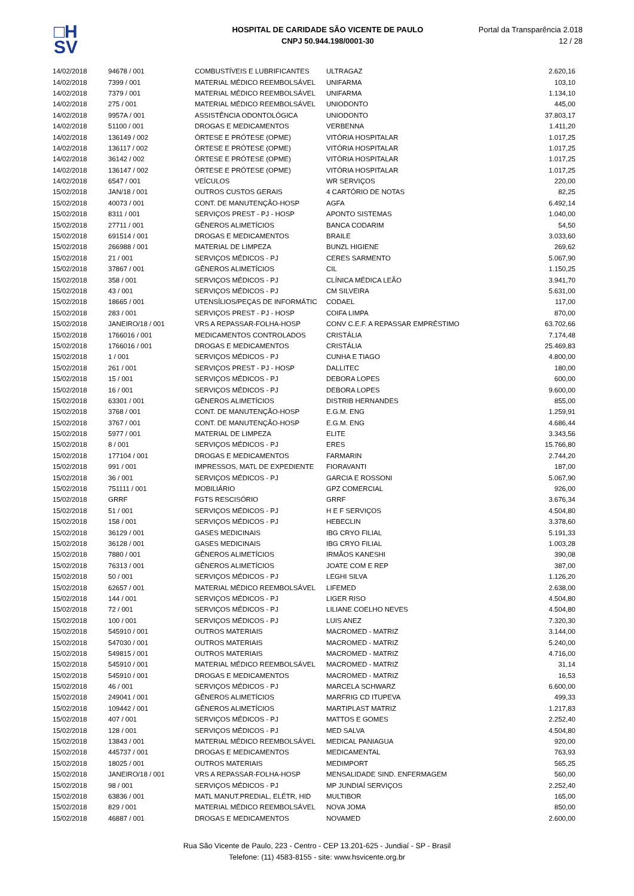□H
SV
HOSPITAL DE CARIDADE SÃO VICENTE DE PAULO
CNPJ 50.944.198/0001-30
Portal da Transparência 2.018
12 / 28
| 14/02/2018 | 94678 / 001 | COMBUSTÍVEIS E LUBRIFICANTES | ULTRAGAZ | 2.620,16 |
| 14/02/2018 | 7399 / 001 | MATERIAL MÉDICO REEMBOLSÁVEL | UNIFARMA | 103,10 |
| 14/02/2018 | 7379 / 001 | MATERIAL MÉDICO REEMBOLSÁVEL | UNIFARMA | 1.134,10 |
| 14/02/2018 | 275 / 001 | MATERIAL MÉDICO REEMBOLSÁVEL | UNIODONTO | 445,00 |
| 14/02/2018 | 9957A / 001 | ASSISTÊNCIA ODONTOLÓGICA | UNIODONTO | 37.803,17 |
| 14/02/2018 | 51100 / 001 | DROGAS E MEDICAMENTOS | VERBENNA | 1.411,20 |
| 14/02/2018 | 136149 / 002 | ÓRTESE E PRÓTESE (OPME) | VITÓRIA HOSPITALAR | 1.017,25 |
| 14/02/2018 | 136117 / 002 | ÓRTESE E PRÓTESE (OPME) | VITÓRIA HOSPITALAR | 1.017,25 |
| 14/02/2018 | 36142 / 002 | ÓRTESE E PRÓTESE (OPME) | VITÓRIA HOSPITALAR | 1.017,25 |
| 14/02/2018 | 136147 / 002 | ÓRTESE E PRÓTESE (OPME) | VITÓRIA HOSPITALAR | 1.017,25 |
| 14/02/2018 | 6547 / 001 | VEÍCULOS | WR SERVIÇOS | 220,00 |
| 15/02/2018 | JAN/18 / 001 | OUTROS CUSTOS GERAIS | 4 CARTÓRIO DE NOTAS | 82,25 |
| 15/02/2018 | 40073 / 001 | CONT. DE MANUTENÇÃO-HOSP | AGFA | 6.492,14 |
| 15/02/2018 | 8311 / 001 | SERVIÇOS PREST - PJ - HOSP | APONTO SISTEMAS | 1.040,00 |
| 15/02/2018 | 27711 / 001 | GÊNEROS ALIMETÍCIOS | BANCA CODARIM | 54,50 |
| 15/02/2018 | 691514 / 001 | DROGAS E MEDICAMENTOS | BRAILE | 3.033,60 |
| 15/02/2018 | 266988 / 001 | MATERIAL DE LIMPEZA | BUNZL HIGIENE | 269,62 |
| 15/02/2018 | 21 / 001 | SERVIÇOS MÉDICOS - PJ | CERES SARMENTO | 5.067,90 |
| 15/02/2018 | 37867 / 001 | GÊNEROS ALIMETÍCIOS | CIL | 1.150,25 |
| 15/02/2018 | 358 / 001 | SERVIÇOS MÉDICOS - PJ | CLÍNICA MÉDICA LEÃO | 3.941,70 |
| 15/02/2018 | 43 / 001 | SERVIÇOS MÉDICOS - PJ | CM SILVEIRA | 5.631,00 |
| 15/02/2018 | 18665 / 001 | UTENSÍLIOS/PEÇAS DE INFORMÁTIC | CODAEL | 117,00 |
| 15/02/2018 | 283 / 001 | SERVIÇOS PREST - PJ - HOSP | COIFA LIMPA | 870,00 |
| 15/02/2018 | JANEIRO/18 / 001 | VRS A REPASSAR-FOLHA-HOSP | CONV C.E.F. A REPASSAR EMPRÉSTIMO | 63.702,66 |
| 15/02/2018 | 1766016 / 001 | MEDICAMENTOS CONTROLADOS | CRISTÁLIA | 7.174,48 |
| 15/02/2018 | 1766016 / 001 | DROGAS E MEDICAMENTOS | CRISTÁLIA | 25.469,83 |
| 15/02/2018 | 1 / 001 | SERVIÇOS MÉDICOS - PJ | CUNHA E TIAGO | 4.800,00 |
| 15/02/2018 | 261 / 001 | SERVIÇOS PREST - PJ - HOSP | DALLITEC | 180,00 |
| 15/02/2018 | 15 / 001 | SERVIÇOS MÉDICOS - PJ | DEBORA LOPES | 600,00 |
| 15/02/2018 | 16 / 001 | SERVIÇOS MÉDICOS - PJ | DEBORA LOPES | 9.600,00 |
| 15/02/2018 | 63301 / 001 | GÊNEROS ALIMETÍCIOS | DISTRIB HERNANDES | 855,00 |
| 15/02/2018 | 3768 / 001 | CONT. DE MANUTENÇÃO-HOSP | E.G.M. ENG | 1.259,91 |
| 15/02/2018 | 3767 / 001 | CONT. DE MANUTENÇÃO-HOSP | E.G.M. ENG | 4.686,44 |
| 15/02/2018 | 5977 / 001 | MATERIAL DE LIMPEZA | ELITE | 3.343,56 |
| 15/02/2018 | 8 / 001 | SERVIÇOS MÉDICOS - PJ | ERES | 15.766,80 |
| 15/02/2018 | 177104 / 001 | DROGAS E MEDICAMENTOS | FARMARIN | 2.744,20 |
| 15/02/2018 | 991 / 001 | IMPRESSOS, MATL DE EXPEDIENTE | FIORAVANTI | 187,00 |
| 15/02/2018 | 36 / 001 | SERVIÇOS MÉDICOS - PJ | GARCIA E ROSSONI | 5.067,90 |
| 15/02/2018 | 751111 / 001 | MOBILIÁRIO | GPZ COMERCIAL | 926,00 |
| 15/02/2018 | GRRF | FGTS RESCISÓRIO | GRRF | 3.676,34 |
| 15/02/2018 | 51 / 001 | SERVIÇOS MÉDICOS - PJ | H E F SERVIÇOS | 4.504,80 |
| 15/02/2018 | 158 / 001 | SERVIÇOS MÉDICOS - PJ | HEBECLIN | 3.378,60 |
| 15/02/2018 | 36129 / 001 | GASES MEDICINAIS | IBG CRYO FILIAL | 5.191,33 |
| 15/02/2018 | 36128 / 001 | GASES MEDICINAIS | IBG CRYO FILIAL | 1.003,28 |
| 15/02/2018 | 7880 / 001 | GÊNEROS ALIMETÍCIOS | IRMÃOS KANESHI | 390,08 |
| 15/02/2018 | 76313 / 001 | GÊNEROS ALIMETÍCIOS | JOATE COM E REP | 387,00 |
| 15/02/2018 | 50 / 001 | SERVIÇOS MÉDICOS - PJ | LEGHI SILVA | 1.126,20 |
| 15/02/2018 | 62657 / 001 | MATERIAL MÉDICO REEMBOLSÁVEL | LIFEMED | 2.638,00 |
| 15/02/2018 | 144 / 001 | SERVIÇOS MÉDICOS - PJ | LIGER RISO | 4.504,80 |
| 15/02/2018 | 72 / 001 | SERVIÇOS MÉDICOS - PJ | LILIANE COELHO NEVES | 4.504,80 |
| 15/02/2018 | 100 / 001 | SERVIÇOS MÉDICOS - PJ | LUIS ANEZ | 7.320,30 |
| 15/02/2018 | 545910 / 001 | OUTROS MATERIAIS | MACROMED - MATRIZ | 3.144,00 |
| 15/02/2018 | 547030 / 001 | OUTROS MATERIAIS | MACROMED - MATRIZ | 5.240,00 |
| 15/02/2018 | 549815 / 001 | OUTROS MATERIAIS | MACROMED - MATRIZ | 4.716,00 |
| 15/02/2018 | 545910 / 001 | MATERIAL MÉDICO REEMBOLSÁVEL | MACROMED - MATRIZ | 31,14 |
| 15/02/2018 | 545910 / 001 | DROGAS E MEDICAMENTOS | MACROMED - MATRIZ | 16,53 |
| 15/02/2018 | 46 / 001 | SERVIÇOS MÉDICOS - PJ | MARCELA SCHWARZ | 6.600,00 |
| 15/02/2018 | 249041 / 001 | GÊNEROS ALIMETÍCIOS | MARFRIG CD ITUPEVA | 499,33 |
| 15/02/2018 | 109442 / 001 | GÊNEROS ALIMETÍCIOS | MARTIPLAST MATRIZ | 1.217,83 |
| 15/02/2018 | 407 / 001 | SERVIÇOS MÉDICOS - PJ | MATTOS E GOMES | 2.252,40 |
| 15/02/2018 | 128 / 001 | SERVIÇOS MÉDICOS - PJ | MED SALVA | 4.504,80 |
| 15/02/2018 | 13843 / 001 | MATERIAL MÉDICO REEMBOLSÁVEL | MEDICAL PANIAGUA | 920,00 |
| 15/02/2018 | 445737 / 001 | DROGAS E MEDICAMENTOS | MEDICAMENTAL | 763,93 |
| 15/02/2018 | 18025 / 001 | OUTROS MATERIAIS | MEDIMPORT | 565,25 |
| 15/02/2018 | JANEIRO/18 / 001 | VRS A REPASSAR-FOLHA-HOSP | MENSALIDADE SIND. ENFERMAGEM | 560,00 |
| 15/02/2018 | 98 / 001 | SERVIÇOS MÉDICOS - PJ | MP JUNDIAÍ SERVIÇOS | 2.252,40 |
| 15/02/2018 | 63836 / 001 | MATL MANUT.PREDIAL, ELÉTR, HID | MULTIBOR | 165,00 |
| 15/02/2018 | 829 / 001 | MATERIAL MÉDICO REEMBOLSÁVEL | NOVA JOMA | 850,00 |
| 15/02/2018 | 46887 / 001 | DROGAS E MEDICAMENTOS | NOVAMED | 2.600,00 |
Rua São Vicente de Paulo, 223 - Centro - CEP 13.201-625 - Jundiaí - SP - Brasil
Telefone: (11) 4583-8155 - site: www.hsvicente.org.br